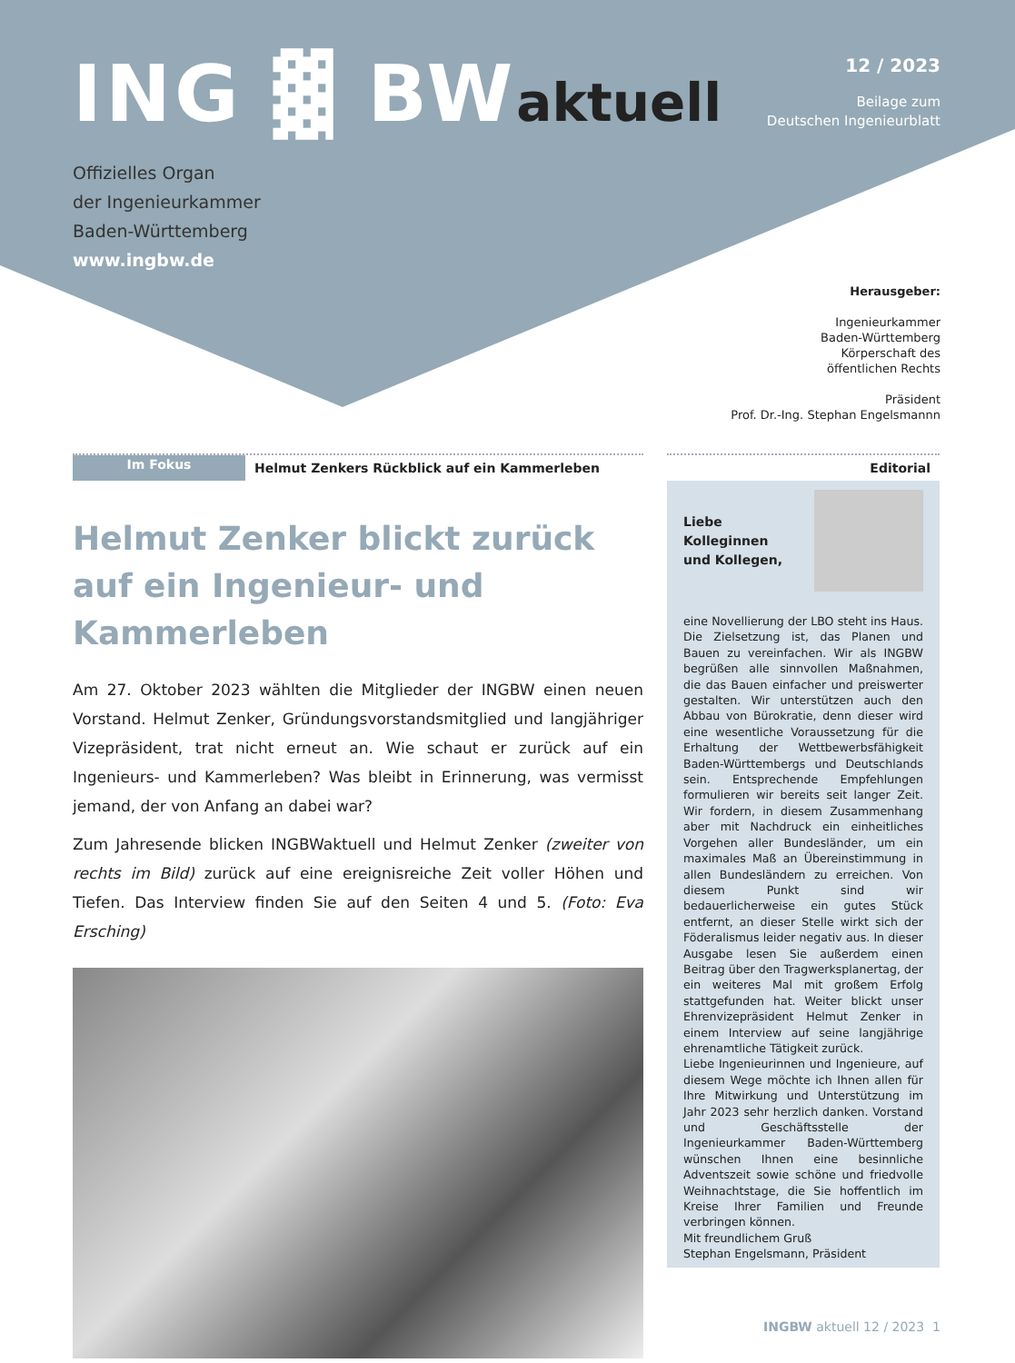ING ▓ BWaktuell
12 / 2023
Beilage zum
Deutschen Ingenieurblatt
Offizielles Organ
der Ingenieurkammer
Baden-Württemberg
www.ingbw.de
Herausgeber:
Ingenieurkammer
Baden-Württemberg
Körperschaft des
öffentlichen Rechts
Präsident
Prof. Dr.-Ing. Stephan Engelsmannn
Im Fokus
Helmut Zenkers Rückblick auf ein Kammerleben
Helmut Zenker blickt zurück auf ein Ingenieur- und Kammerleben
Am 27. Oktober 2023 wählten die Mitglieder der INGBW einen neuen Vorstand. Helmut Zenker, Gründungsvorstandsmitglied und langjähriger Vizepräsident, trat nicht erneut an. Wie schaut er zurück auf ein Ingenieurs- und Kammerleben? Was bleibt in Erinnerung, was vermisst jemand, der von Anfang an dabei war?
Zum Jahresende blicken INGBWaktuell und Helmut Zenker (zweiter von rechts im Bild) zurück auf eine ereignisreiche Zeit voller Höhen und Tiefen. Das Interview finden Sie auf den Seiten 4 und 5. (Foto: Eva Ersching)
Editorial
Liebe
Kolleginnen
und Kollegen,
eine Novellierung der LBO steht ins Haus. Die Zielsetzung ist, das Planen und Bauen zu vereinfachen. Wir als INGBW begrüßen alle sinnvollen Maßnahmen, die das Bauen einfacher und preiswerter gestalten. Wir unterstützen auch den Abbau von Bürokratie, denn dieser wird eine wesentliche Voraussetzung für die Erhaltung der Wettbewerbsfähigkeit Baden-Württembergs und Deutschlands sein. Entsprechende Empfehlungen formulieren wir bereits seit langer Zeit. Wir fordern, in diesem Zusammenhang aber mit Nachdruck ein einheitliches Vorgehen aller Bundesländer, um ein maximales Maß an Übereinstimmung in allen Bundesländern zu erreichen. Von diesem Punkt sind wir bedauerlicherweise ein gutes Stück entfernt, an dieser Stelle wirkt sich der Föderalismus leider negativ aus. In dieser Ausgabe lesen Sie außerdem einen Beitrag über den Tragwerksplanertag, der ein weiteres Mal mit großem Erfolg stattgefunden hat. Weiter blickt unser Ehrenvizepräsident Helmut Zenker in einem Interview auf seine langjährige ehrenamtliche Tätigkeit zurück.
Liebe Ingenieurinnen und Ingenieure, auf diesem Wege möchte ich Ihnen allen für Ihre Mitwirkung und Unterstützung im Jahr 2023 sehr herzlich danken. Vorstand und Geschäftsstelle der Ingenieurkammer Baden-Württemberg wünschen Ihnen eine besinnliche Adventszeit sowie schöne und friedvolle Weihnachtstage, die Sie hoffentlich im Kreise Ihrer Familien und Freunde verbringen können.
Mit freundlichem Gruß
Stephan Engelsmann, Präsident
INGBW aktuell 12 / 2023 1